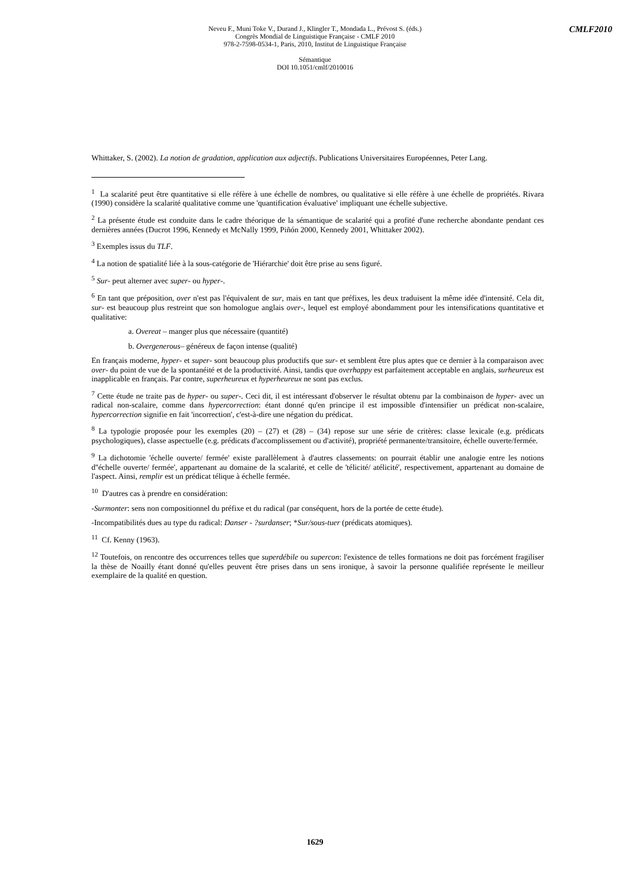Neveu F., Muni Toke V., Durand J., Klingler T., Mondada L., Prévost S. (éds.)
Congrès Mondial de Linguistique Française - CMLF 2010
978-2-7598-0534-1, Paris, 2010, Institut de Linguistique Française
Sémantique
DOI 10.1051/cmlf/2010016
CMLF2010
Whittaker, S. (2002). La notion de gradation, application aux adjectifs. Publications Universitaires Européennes, Peter Lang.
<sup>1</sup> La scalarité peut être quantitative si elle réfère à une échelle de nombres, ou qualitative si elle réfère à une échelle de propriétés. Rivara (1990) considère la scalarité qualitative comme une 'quantification évaluative' impliquant une échelle subjective.
<sup>2</sup> La présente étude est conduite dans le cadre théorique de la sémantique de scalarité qui a profité d'une recherche abondante pendant ces dernières années (Ducrot 1996, Kennedy et McNally 1999, Piñón 2000, Kennedy 2001, Whittaker 2002).
<sup>3</sup> Exemples issus du TLF.
<sup>4</sup> La notion de spatialité liée à la sous-catégorie de 'Hiérarchie' doit être prise au sens figuré.
<sup>5</sup> Sur- peut alterner avec super- ou hyper-.
<sup>6</sup> En tant que préposition, over n'est pas l'équivalent de sur, mais en tant que préfixes, les deux traduisent la même idée d'intensité. Cela dit, sur- est beaucoup plus restreint que son homologue anglais over-, lequel est employé abondamment pour les intensifications quantitative et qualitative:
a. Overeat – manger plus que nécessaire (quantité)
b. Overgenerous– généreux de façon intense (qualité)
En français moderne, hyper- et super- sont beaucoup plus productifs que sur- et semblent être plus aptes que ce dernier à la comparaison avec over- du point de vue de la spontanéité et de la productivité. Ainsi, tandis que overhappy est parfaitement acceptable en anglais, surheureux est inapplicable en français. Par contre, superheureux et hyperheureux ne sont pas exclus.
<sup>7</sup> Cette étude ne traite pas de hyper- ou super-. Ceci dit, il est intéressant d'observer le résultat obtenu par la combinaison de hyper- avec un radical non-scalaire, comme dans hypercorrection: étant donné qu'en principe il est impossible d'intensifier un prédicat non-scalaire, hypercorrection signifie en fait 'incorrection', c'est-à-dire une négation du prédicat.
<sup>8</sup> La typologie proposée pour les exemples (20) – (27) et (28) – (34) repose sur une série de critères: classe lexicale (e.g. prédicats psychologiques), classe aspectuelle (e.g. prédicats d'accomplissement ou d'activité), propriété permanente/transitoire, échelle ouverte/fermée.
<sup>9</sup> La dichotomie 'échelle ouverte/ fermée' existe parallèlement à d'autres classements: on pourrait établir une analogie entre les notions d''échelle ouverte/ fermée', appartenant au domaine de la scalarité, et celle de 'télicité/ atélicité', respectivement, appartenant au domaine de l'aspect. Ainsi, remplir est un prédicat télique à échelle fermée.
<sup>10</sup> D'autres cas à prendre en considération:
-Surmonter: sens non compositionnel du préfixe et du radical (par conséquent, hors de la portée de cette étude).
-Incompatibilités dues au type du radical: Danser - ?surdanser; *Sur/sous-tuer (prédicats atomiques).
<sup>11</sup> Cf. Kenny (1963).
<sup>12</sup> Toutefois, on rencontre des occurrences telles que superdébile ou supercon: l'existence de telles formations ne doit pas forcément fragiliser la thèse de Noailly étant donné qu'elles peuvent être prises dans un sens ironique, à savoir la personne qualifiée représente le meilleur exemplaire de la qualité en question.
1629